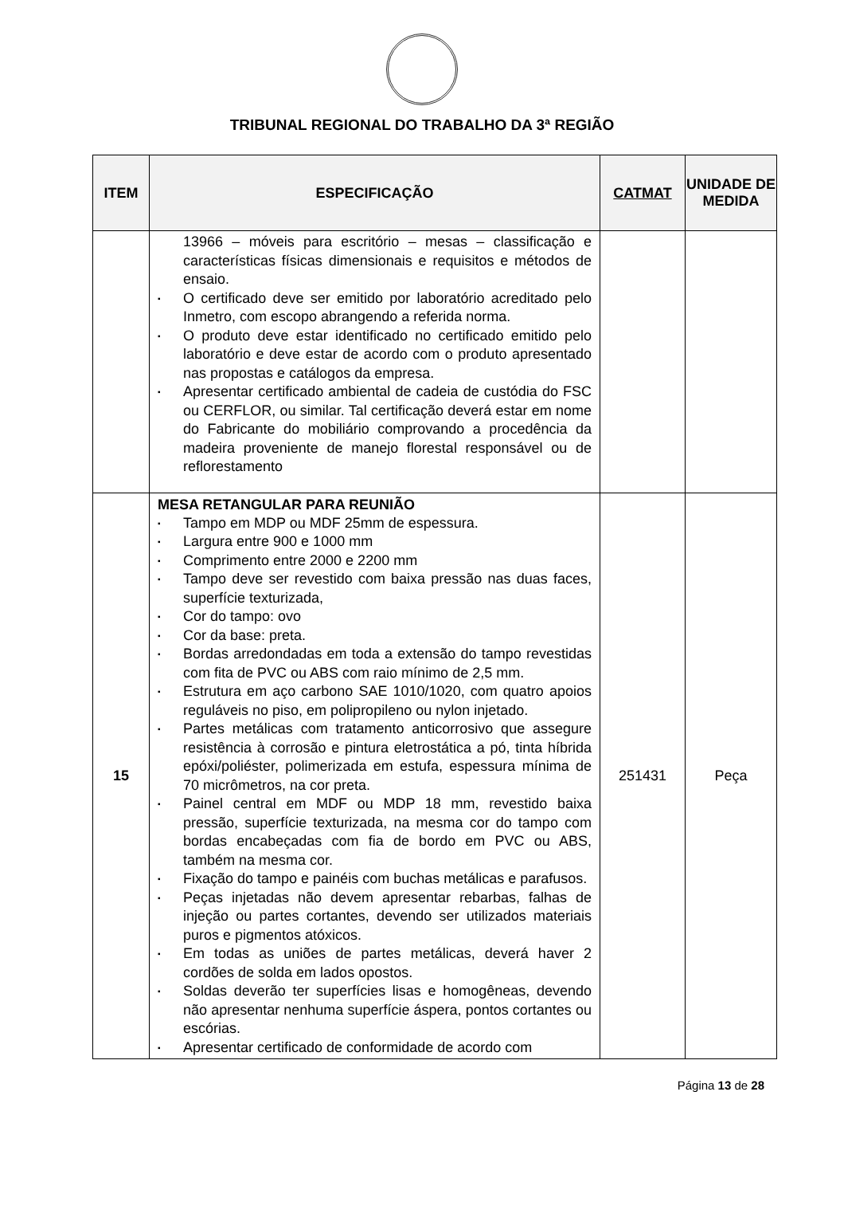TRIBUNAL REGIONAL DO TRABALHO DA 3ª REGIÃO
| ITEM | ESPECIFICAÇÃO | CATMAT | UNIDADE DE MEDIDA |
| --- | --- | --- | --- |
| | 13966 – móveis para escritório – mesas – classificação e características físicas dimensionais e requisitos e métodos de ensaio. ▪ O certificado deve ser emitido por laboratório acreditado pelo Inmetro, com escopo abrangendo a referida norma. ▪ O produto deve estar identificado no certificado emitido pelo laboratório e deve estar de acordo com o produto apresentado nas propostas e catálogos da empresa. ▪ Apresentar certificado ambiental de cadeia de custódia do FSC ou CERFLOR, ou similar. Tal certificação deverá estar em nome do Fabricante do mobiliário comprovando a procedência da madeira proveniente de manejo florestal responsável ou de reflorestamento | | |
| 15 | MESA RETANGULAR PARA REUNIÃO ▪ Tampo em MDP ou MDF 25mm de espessura. ▪ Largura entre 900 e 1000 mm ▪ Comprimento entre 2000 e 2200 mm ▪ Tampo deve ser revestido com baixa pressão nas duas faces, superfície texturizada, ▪ Cor do tampo: ovo ▪ Cor da base: preta. ▪ Bordas arredondadas em toda a extensão do tampo revestidas com fita de PVC ou ABS com raio mínimo de 2,5 mm. ▪ Estrutura em aço carbono SAE 1010/1020, com quatro apoios reguláveis no piso, em polipropileno ou nylon injetado. ▪ Partes metálicas com tratamento anticorrosivo que assegure resistência à corrosão e pintura eletrostática a pó, tinta híbrida epóxi/poliéster, polimerizada em estufa, espessura mínima de 70 micrômetros, na cor preta. ▪ Painel central em MDF ou MDP 18 mm, revestido baixa pressão, superfície texturizada, na mesma cor do tampo com bordas encabeçadas com fia de bordo em PVC ou ABS, também na mesma cor. ▪ Fixação do tampo e painéis com buchas metálicas e parafusos. ▪ Peças injetadas não devem apresentar rebarbas, falhas de injeção ou partes cortantes, devendo ser utilizados materiais puros e pigmentos atóxicos. ▪ Em todas as uniões de partes metálicas, deverá haver 2 cordões de solda em lados opostos. ▪ Soldas deverão ter superfícies lisas e homogêneas, devendo não apresentar nenhuma superfície áspera, pontos cortantes ou escórias. ▪ Apresentar certificado de conformidade de acordo com | 251431 | Peça |
Página 13 de 28